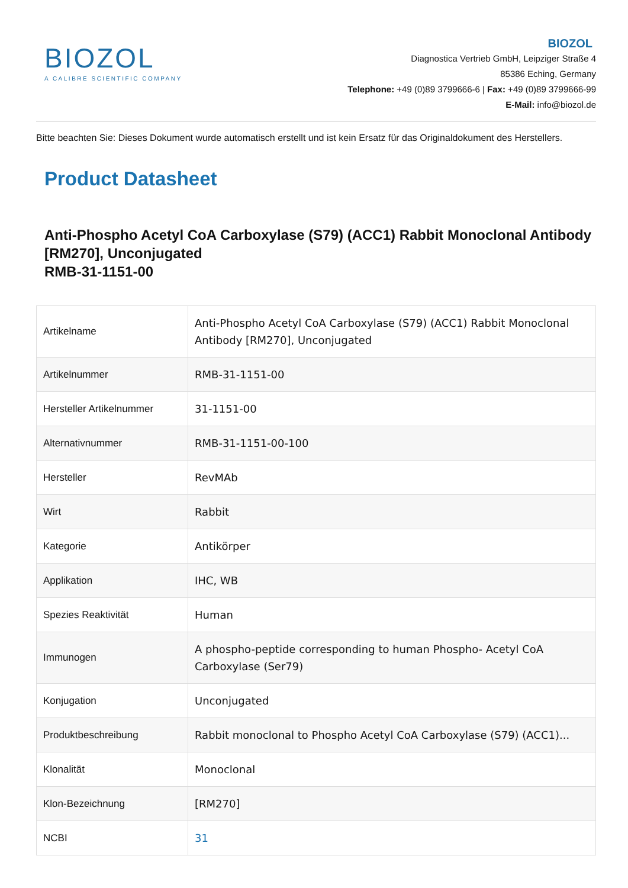BIOZOL
A CALIBRE SCIENTIFIC COMPANY
BIOZOL
Diagnostica Vertrieb GmbH, Leipziger Straße 4
85386 Eching, Germany
Telephone: +49 (0)89 3799666-6 | Fax: +49 (0)89 3799666-99
E-Mail: info@biozol.de
Bitte beachten Sie: Dieses Dokument wurde automatisch erstellt und ist kein Ersatz für das Originaldokument des Herstellers.
Product Datasheet
Anti-Phospho Acetyl CoA Carboxylase (S79) (ACC1) Rabbit Monoclonal Antibody [RM270], Unconjugated
RMB-31-1151-00
| Artikelname | Anti-Phospho Acetyl CoA Carboxylase (S79) (ACC1) Rabbit Monoclonal Antibody [RM270], Unconjugated |
| Artikelnummer | RMB-31-1151-00 |
| Hersteller Artikelnummer | 31-1151-00 |
| Alternativnummer | RMB-31-1151-00-100 |
| Hersteller | RevMAb |
| Wirt | Rabbit |
| Kategorie | Antikörper |
| Applikation | IHC, WB |
| Spezies Reaktivität | Human |
| Immunogen | A phospho-peptide corresponding to human Phospho- Acetyl CoA Carboxylase (Ser79) |
| Konjugation | Unconjugated |
| Produktbeschreibung | Rabbit monoclonal to Phospho Acetyl CoA Carboxylase (S79) (ACC1)... |
| Klonalität | Monoclonal |
| Klon-Bezeichnung | [RM270] |
| NCBI | 31 |